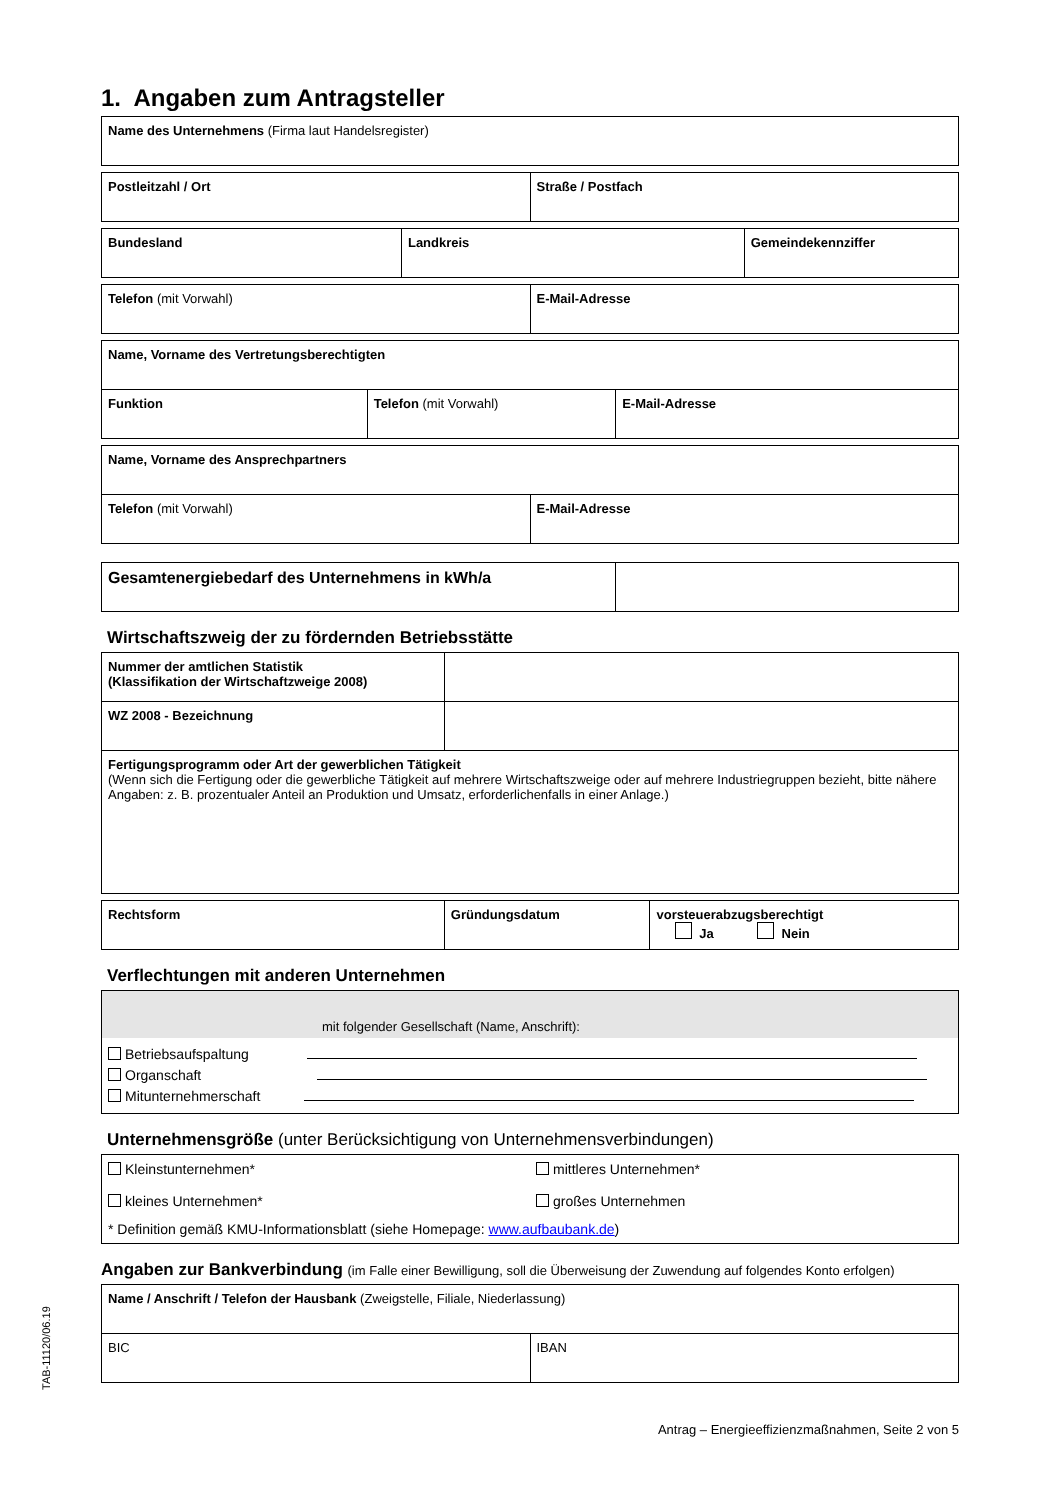1. Angaben zum Antragsteller
| Name des Unternehmens (Firma laut Handelsregister) |
| Postleitzahl / Ort | Straße / Postfach |
| Bundesland | Landkreis | Gemeindekennziffer |
| Telefon (mit Vorwahl) | E-Mail-Adresse |
| Name, Vorname des Vertretungsberechtigten | | |
| Funktion | Telefon (mit Vorwahl) | E-Mail-Adresse |
| Name, Vorname des Ansprechpartners | |
| Telefon (mit Vorwahl) | E-Mail-Adresse |
| Gesamtenergiebedarf des Unternehmens in kWh/a | |
Wirtschaftszweig der zu fördernden Betriebsstätte
| Nummer der amtlichen Statistik (Klassifikation der Wirtschaftzweige 2008) | |
| WZ 2008 - Bezeichnung | |
| Fertigungsprogramm oder Art der gewerblichen Tätigkeit (Wenn sich die Fertigung oder die gewerbliche Tätigkeit auf mehrere Wirtschaftszweige oder auf mehrere Industriegruppen bezieht, bitte nähere Angaben: z. B. prozentualer Anteil an Produktion und Umsatz, erforderlichenfalls in einer Anlage.) | |
| Rechtsform | Gründungsdatum | vorsteuerabzugsberechtigt Ja Nein |
Verflechtungen mit anderen Unternehmen
| mit folgender Gesellschaft (Name, Anschrift): |
| Betriebsaufspaltung Organschaft Mitunternehmerschaft |
Unternehmensgröße (unter Berücksichtigung von Unternehmensverbindungen)
| Kleinstunternehmen* kleines Unternehmen* | mittleres Unternehmen* großes Unternehmen |
| * Definition gemäß KMU-Informationsblatt (siehe Homepage: www.aufbaubank.de ) | |
Angaben zur Bankverbindung (im Falle einer Bewilligung, soll die Überweisung der Zuwendung auf folgendes Konto erfolgen)
| Name / Anschrift / Telefon der Hausbank (Zweigstelle, Filiale, Niederlassung) | |
| BIC | IBAN |
TAB-11120/06.19
Antrag – Energieeffizienzmaßnahmen, Seite 2 von 5